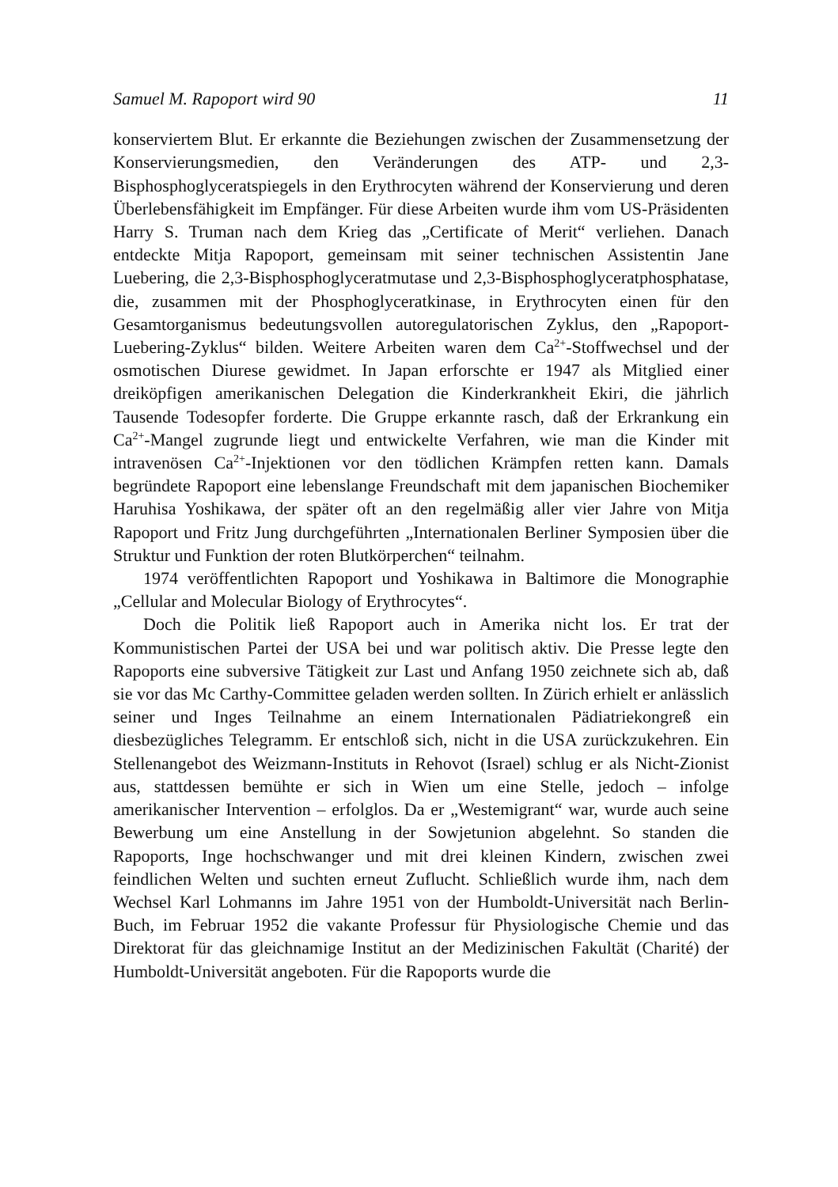Samuel M. Rapoport wird 90 11
konserviertem Blut. Er erkannte die Beziehungen zwischen der Zusammensetzung der Konservierungsmedien, den Veränderungen des ATP- und 2,3-Bisphosphoglyceratspiegels in den Erythrocyten während der Konservierung und deren Überlebensfähigkeit im Empfänger. Für diese Arbeiten wurde ihm vom US-Präsidenten Harry S. Truman nach dem Krieg das „Certificate of Merit“ verliehen. Danach entdeckte Mitja Rapoport, gemeinsam mit seiner technischen Assistentin Jane Luebering, die 2,3-Bisphosphoglyceratmutase und 2,3-Bisphosphoglyceratphosphatase, die, zusammen mit der Phosphoglyceratkinase, in Erythrocyten einen für den Gesamtorganismus bedeutungsvollen autoregulatorischen Zyklus, den „Rapoport-Luebering-Zyklus“ bilden. Weitere Arbeiten waren dem Ca<sup>2+</sup>-Stoffwechsel und der osmotischen Diurese gewidmet. In Japan erforschte er 1947 als Mitglied einer dreiköpfigen amerikanischen Delegation die Kinderkrankheit Ekiri, die jährlich Tausende Todesopfer forderte. Die Gruppe erkannte rasch, daß der Erkrankung ein Ca<sup>2+</sup>-Mangel zugrunde liegt und entwickelte Verfahren, wie man die Kinder mit intravenösen Ca<sup>2+</sup>-Injektionen vor den tödlichen Krämpfen retten kann. Damals begründete Rapoport eine lebenslange Freundschaft mit dem japanischen Biochemiker Haruhisa Yoshikawa, der später oft an den regelmäßig aller vier Jahre von Mitja Rapoport und Fritz Jung durchgeführten „Internationalen Berliner Symposien über die Struktur und Funktion der roten Blutkörperchen“ teilnahm.
1974 veröffentlichten Rapoport und Yoshikawa in Baltimore die Monographie „Cellular and Molecular Biology of Erythrocytes“.
Doch die Politik ließ Rapoport auch in Amerika nicht los. Er trat der Kommunistischen Partei der USA bei und war politisch aktiv. Die Presse legte den Rapoports eine subversive Tätigkeit zur Last und Anfang 1950 zeichnete sich ab, daß sie vor das Mc Carthy-Committee geladen werden sollten. In Zürich erhielt er anlässlich seiner und Inges Teilnahme an einem Internationalen Pädiatriekongreß ein diesbezügliches Telegramm. Er entschloß sich, nicht in die USA zurückzukehren. Ein Stellenangebot des Weizmann-Instituts in Rehovot (Israel) schlug er als Nicht-Zionist aus, stattdessen bemühte er sich in Wien um eine Stelle, jedoch – infolge amerikanischer Intervention – erfolglos. Da er „Westemigrant“ war, wurde auch seine Bewerbung um eine Anstellung in der Sowjetunion abgelehnt. So standen die Rapoports, Inge hochschwanger und mit drei kleinen Kindern, zwischen zwei feindlichen Welten und suchten erneut Zuflucht. Schließlich wurde ihm, nach dem Wechsel Karl Lohmanns im Jahre 1951 von der Humboldt-Universität nach Berlin-Buch, im Februar 1952 die vakante Professur für Physiologische Chemie und das Direktorat für das gleichnamige Institut an der Medizinischen Fakultät (Charité) der Humboldt-Universität angeboten. Für die Rapoports wurde die